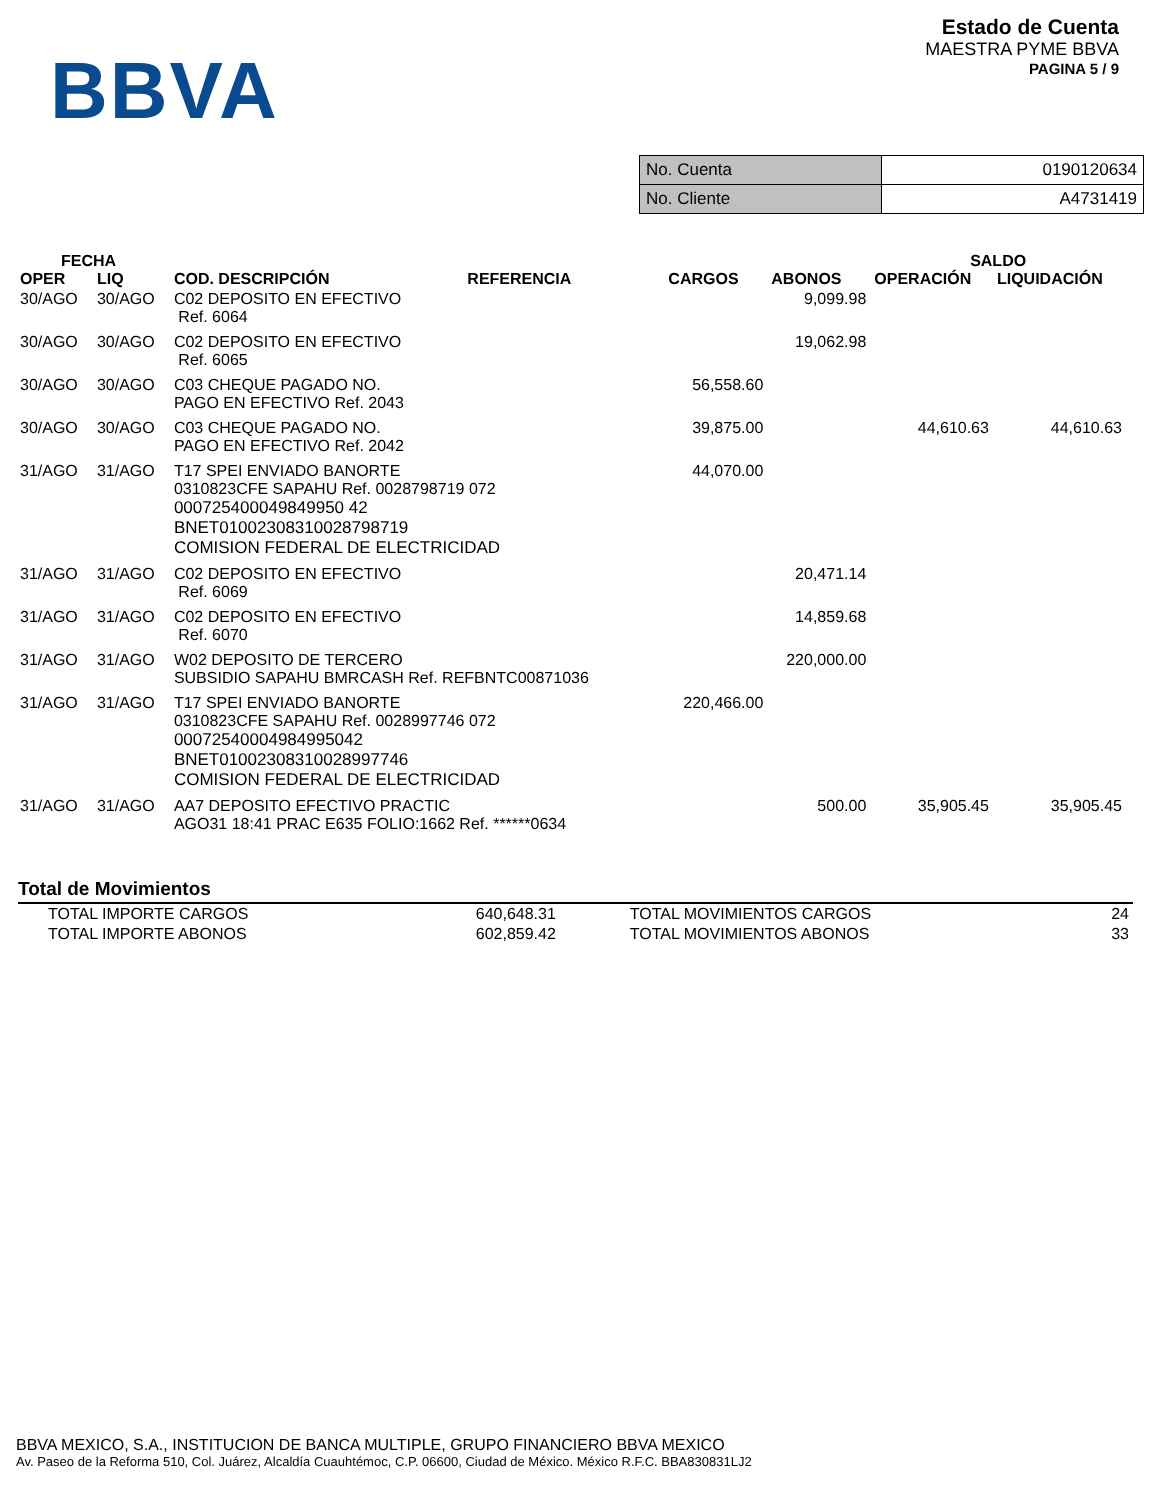BBVA
Estado de Cuenta
MAESTRA PYME BBVA
PAGINA 5 / 9
| No. Cuenta | 0190120634 |
| No. Cliente | A4731419 |
| FECHA | | | | | | SALDO | |
| --- | --- | --- | --- | --- | --- | --- | --- |
| OPER | LIQ | COD. DESCRIPCIÓN | REFERENCIA | CARGOS | ABONOS | OPERACIÓN | LIQUIDACIÓN |
| 30/AGO | 30/AGO | C02 DEPOSITO EN EFECTIVO Ref. 6064 | | | 9,099.98 | | |
| 30/AGO | 30/AGO | C02 DEPOSITO EN EFECTIVO Ref. 6065 | | | 19,062.98 | | |
| 30/AGO | 30/AGO | C03 CHEQUE PAGADO NO. PAGO EN EFECTIVO Ref. 2043 | | 56,558.60 | | | |
| 30/AGO | 30/AGO | C03 CHEQUE PAGADO NO. PAGO EN EFECTIVO Ref. 2042 | | 39,875.00 | | 44,610.63 | 44,610.63 |
| 31/AGO | 31/AGO | T17 SPEI ENVIADO BANORTE 0310823CFE SAPAHU Ref. 0028798719 072 000725400049849950 42 BNET01002308310028798719 COMISION FEDERAL DE ELECTRICIDAD | | 44,070.00 | | | |
| 31/AGO | 31/AGO | C02 DEPOSITO EN EFECTIVO Ref. 6069 | | | 20,471.14 | | |
| 31/AGO | 31/AGO | C02 DEPOSITO EN EFECTIVO Ref. 6070 | | | 14,859.68 | | |
| 31/AGO | 31/AGO | W02 DEPOSITO DE TERCERO SUBSIDIO SAPAHU BMRCASH Ref. REFBNTC00871036 | | | 220,000.00 | | |
| 31/AGO | 31/AGO | T17 SPEI ENVIADO BANORTE 0310823CFE SAPAHU Ref. 0028997746 072 00072540004984995042 BNET01002308310028997746 COMISION FEDERAL DE ELECTRICIDAD | | 220,466.00 | | | |
| 31/AGO | 31/AGO | AA7 DEPOSITO EFECTIVO PRACTIC AGO31 18:41 PRAC E635 FOLIO:1662 Ref. ******0634 | | | 500.00 | 35,905.45 | 35,905.45 |
Total de Movimientos
| TOTAL IMPORTE CARGOS | 640,648.31 | TOTAL MOVIMIENTOS CARGOS | 24 |
| TOTAL IMPORTE ABONOS | 602,859.42 | TOTAL MOVIMIENTOS ABONOS | 33 |
BBVA MEXICO, S.A., INSTITUCION DE BANCA MULTIPLE, GRUPO FINANCIERO BBVA MEXICO
Av. Paseo de la Reforma 510, Col. Juárez, Alcaldía Cuauhtémoc, C.P. 06600, Ciudad de México. México R.F.C. BBA830831LJ2